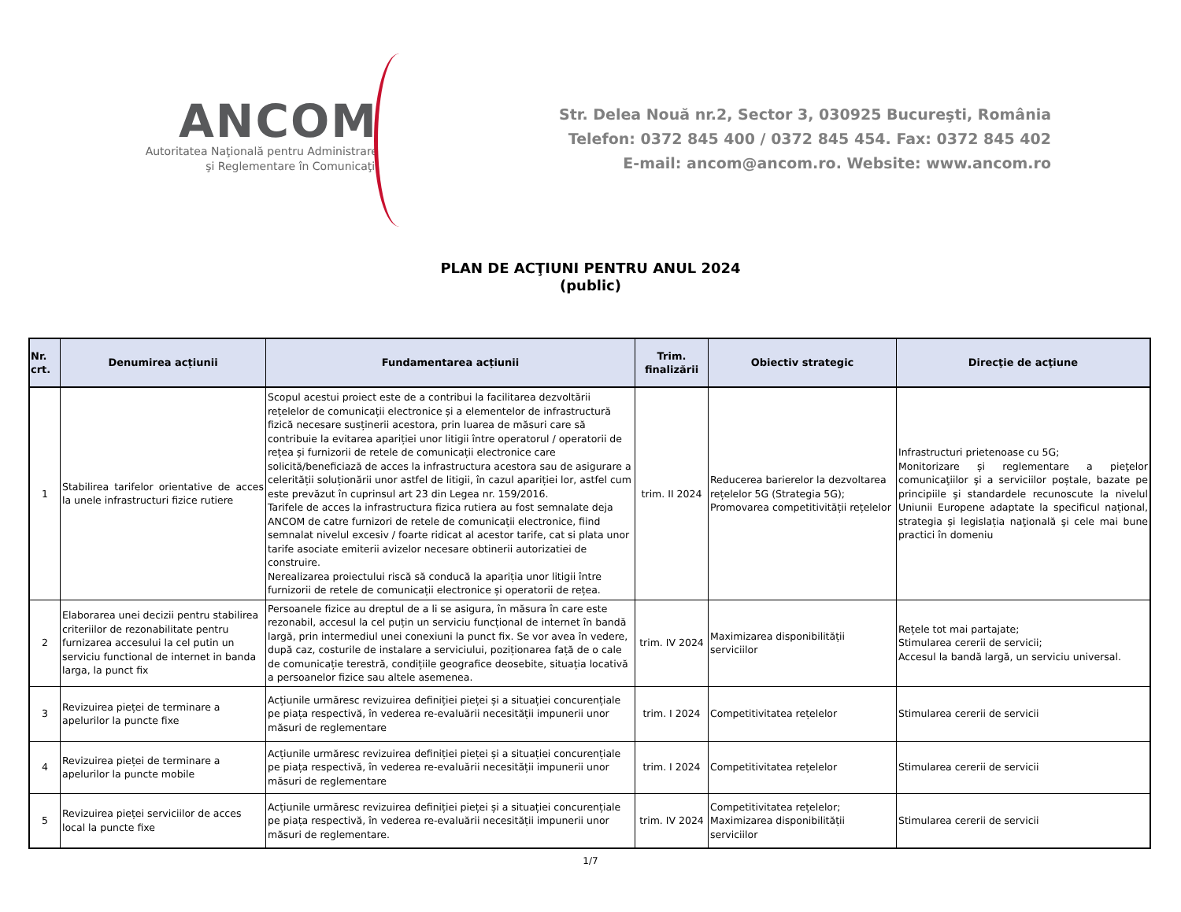ANCOM
Autoritatea Naţională pentru Administrare
şi Reglementare în Comunicaţii
Str. Delea Nouă nr.2, Sector 3, 030925 Bucureşti, România
Telefon: 0372 845 400 / 0372 845 454. Fax: 0372 845 402
E-mail: ancom@ancom.ro. Website: www.ancom.ro
PLAN DE ACŢIUNI PENTRU ANUL 2024
(public)
| Nr. crt. | Denumirea acțiunii | Fundamentarea acțiunii | Trim. finalizării | Obiectiv strategic | Direcţie de acţiune |
| --- | --- | --- | --- | --- | --- |
| 1 | Stabilirea tarifelor orientative de acces la unele infrastructuri fizice rutiere | Scopul acestui proiect este de a contribui la facilitarea dezvoltării rețelelor de comunicații electronice și a elementelor de infrastructură fizică necesare susținerii acestora, prin luarea de măsuri care să contribuie la evitarea apariției unor litigii între operatorul / operatorii de rețea și furnizorii de retele de comunicații electronice care solicită/beneficiază de acces la infrastructura acestora sau de asigurare a celerității soluționării unor astfel de litigii, în cazul apariției lor, astfel cum este prevăzut în cuprinsul art 23 din Legea nr. 159/2016. Tarifele de acces la infrastructura fizica rutiera au fost semnalate deja ANCOM de catre furnizori de retele de comunicații electronice, fiind semnalat nivelul excesiv / foarte ridicat al acestor tarife, cat si plata unor tarife asociate emiterii avizelor necesare obtinerii autorizatiei de construire. Nerealizarea proiectului riscă să conducă la apariția unor litigii între furnizorii de retele de comunicații electronice și operatorii de rețea. | trim. II 2024 | Reducerea barierelor la dezvoltarea rețelelor 5G (Strategia 5G); Promovarea competitivității rețelelor | Infrastructuri prietenoase cu 5G; Monitorizare și reglementare a pieţelor comunicaţiilor şi a serviciilor poștale, bazate pe principiile şi standardele recunoscute la nivelul Uniunii Europene adaptate la specificul național, strategia și legislația naţională şi cele mai bune practici în domeniu |
| 2 | Elaborarea unei decizii pentru stabilirea criteriilor de rezonabilitate pentru furnizarea accesului la cel putin un serviciu functional de internet in banda larga, la punct fix | Persoanele fizice au dreptul de a li se asigura, în măsura în care este rezonabil, accesul la cel puțin un serviciu funcțional de internet în bandă largă, prin intermediul unei conexiuni la punct fix. Se vor avea în vedere, după caz, costurile de instalare a serviciului, poziționarea față de o cale de comunicație terestră, condițiile geografice deosebite, situația locativă a persoanelor fizice sau altele asemenea. | trim. IV 2024 | Maximizarea disponibilității serviciilor | Rețele tot mai partajate; Stimularea cererii de servicii; Accesul la bandă largă, un serviciu universal. |
| 3 | Revizuirea pieței de terminare a apelurilor la puncte fixe | Acțiunile urmăresc revizuirea definiției pieței și a situației concurențiale pe piața respectivă, în vederea re-evaluării necesității impunerii unor măsuri de reglementare | trim. I 2024 | Competitivitatea rețelelor | Stimularea cererii de servicii |
| 4 | Revizuirea pieței de terminare a apelurilor la puncte mobile | Acțiunile urmăresc revizuirea definiției pieței și a situației concurențiale pe piața respectivă, în vederea re-evaluării necesității impunerii unor măsuri de reglementare | trim. I 2024 | Competitivitatea rețelelor | Stimularea cererii de servicii |
| 5 | Revizuirea pieței serviciilor de acces local la puncte fixe | Acțiunile urmăresc revizuirea definiției pieței și a situației concurențiale pe piața respectivă, în vederea re-evaluării necesității impunerii unor măsuri de reglementare. | trim. IV 2024 | Competitivitatea rețelelor; Maximizarea disponibilității serviciilor | Stimularea cererii de servicii |
1/7